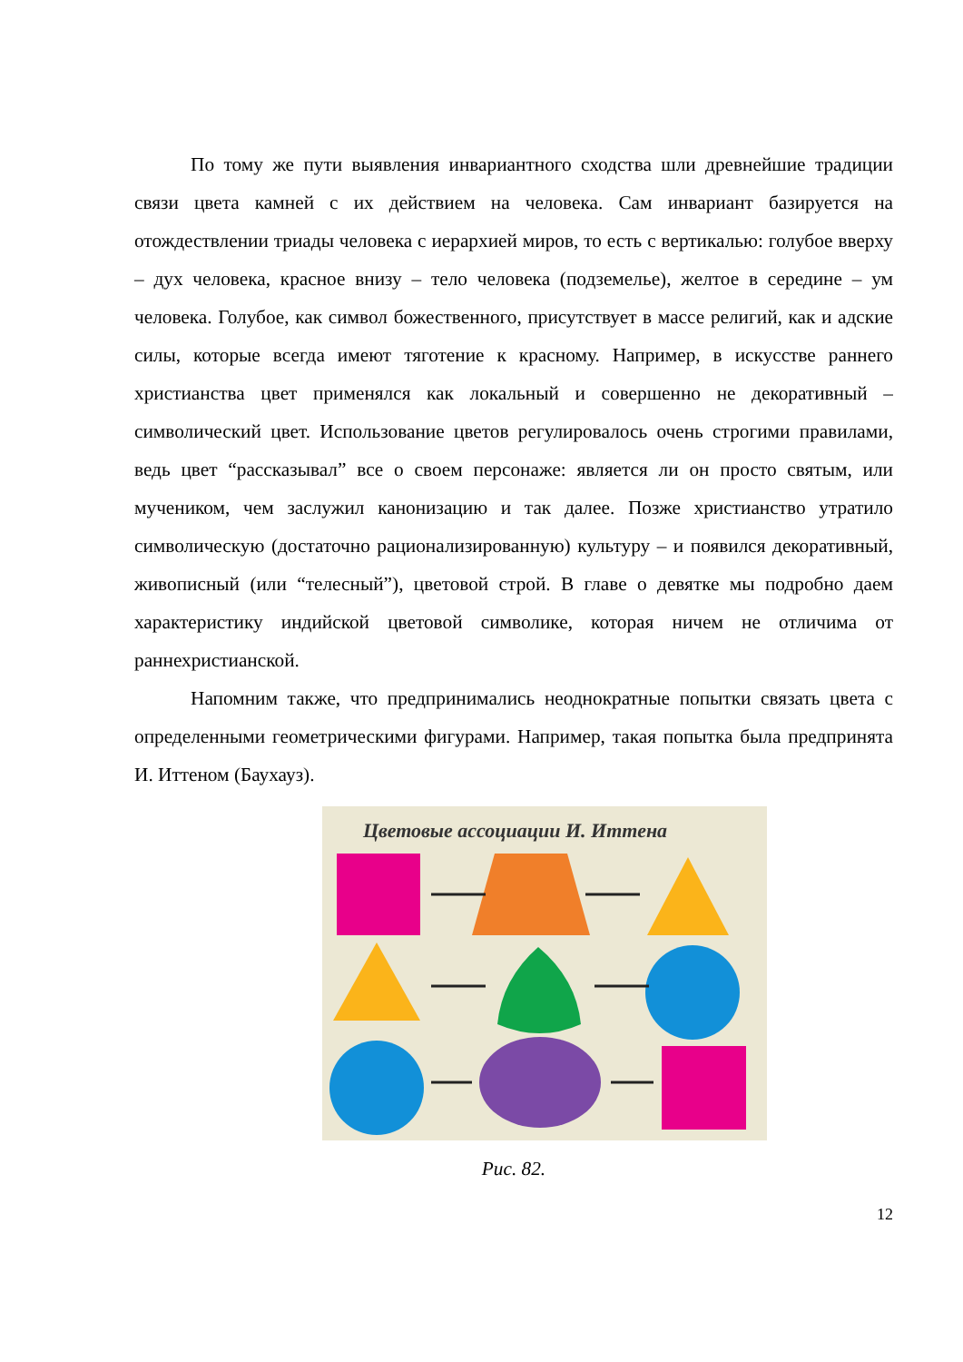По тому же пути выявления инвариантного сходства шли древнейшие традиции связи цвета камней с их действием на человека. Сам инвариант базируется на отождествлении триады человека с иерархией миров, то есть с вертикалью: голубое вверху – дух человека, красное внизу – тело человека (подземелье), желтое в середине – ум человека. Голубое, как символ божественного, присутствует в массе религий, как и адские силы, которые всегда имеют тяготение к красному. Например, в искусстве раннего христианства цвет применялся как локальный и совершенно не декоративный – символический цвет. Использование цветов регулировалось очень строгими правилами, ведь цвет “рассказывал” все о своем персонаже: является ли он просто святым, или мучеником, чем заслужил канонизацию и так далее. Позже христианство утратило символическую (достаточно рационализированную) культуру – и появился декоративный, живописный (или “телесный”), цветовой строй. В главе о девятке мы подробно даем характеристику индийской цветовой символике, которая ничем не отличима от раннехристианской.
Напомним также, что предпринимались неоднократные попытки связать цвета с определенными геометрическими фигурами. Например, такая попытка была предпринята И. Иттеном (Баухауз).
Цветовые ассоциации И. Иттена
Рис. 82.
12